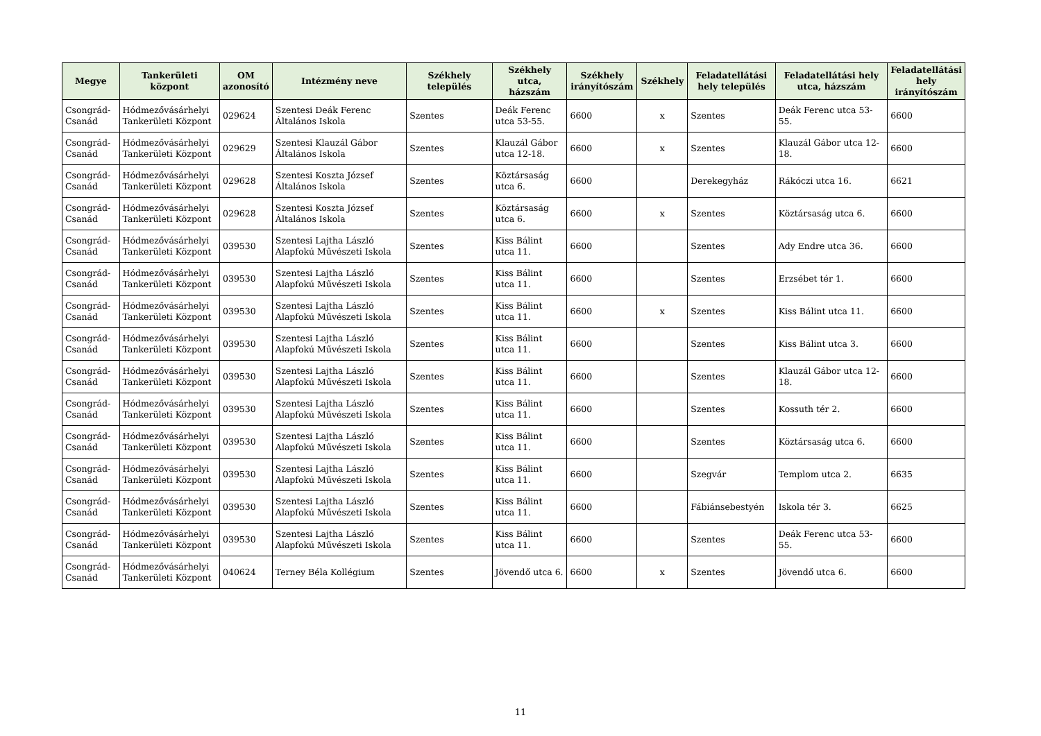| Megye | Tankerületi központ | OM azonosító | Intézmény neve | Székhely település | Székhely utca, házszám | Székhely irányítószám | Székhely | Feladatellátási hely település | Feladatellátási hely utca, házszám | Feladatellátási hely irányítószám |
| --- | --- | --- | --- | --- | --- | --- | --- | --- | --- | --- |
| Csongrád-Csanád | Hódmezővásárhelyi Tankerületi Központ | 029624 | Szentesi Deák Ferenc Általános Iskola | Szentes | Deák Ferenc utca 53-55. | 6600 | x | Szentes | Deák Ferenc utca 53-55. | 6600 |
| Csongrád-Csanád | Hódmezővásárhelyi Tankerületi Központ | 029629 | Szentesi Klauzál Gábor Általános Iskola | Szentes | Klauzál Gábor utca 12-18. | 6600 | x | Szentes | Klauzál Gábor utca 12-18. | 6600 |
| Csongrád-Csanád | Hódmezővásárhelyi Tankerületi Központ | 029628 | Szentesi Koszta József Általános Iskola | Szentes | Köztársaság utca 6. | 6600 | | Derekegyház | Rákóczi utca 16. | 6621 |
| Csongrád-Csanád | Hódmezővásárhelyi Tankerületi Központ | 029628 | Szentesi Koszta József Általános Iskola | Szentes | Köztársaság utca 6. | 6600 | x | Szentes | Köztársaság utca 6. | 6600 |
| Csongrád-Csanád | Hódmezővásárhelyi Tankerületi Központ | 039530 | Szentesi Lajtha László Alapfokú Művészeti Iskola | Szentes | Kiss Bálint utca 11. | 6600 | | Szentes | Ady Endre utca 36. | 6600 |
| Csongrád-Csanád | Hódmezővásárhelyi Tankerületi Központ | 039530 | Szentesi Lajtha László Alapfokú Művészeti Iskola | Szentes | Kiss Bálint utca 11. | 6600 | | Szentes | Erzsébet tér 1. | 6600 |
| Csongrád-Csanád | Hódmezővásárhelyi Tankerületi Központ | 039530 | Szentesi Lajtha László Alapfokú Művészeti Iskola | Szentes | Kiss Bálint utca 11. | 6600 | x | Szentes | Kiss Bálint utca 11. | 6600 |
| Csongrád-Csanád | Hódmezővásárhelyi Tankerületi Központ | 039530 | Szentesi Lajtha László Alapfokú Művészeti Iskola | Szentes | Kiss Bálint utca 11. | 6600 | | Szentes | Kiss Bálint utca 3. | 6600 |
| Csongrád-Csanád | Hódmezővásárhelyi Tankerületi Központ | 039530 | Szentesi Lajtha László Alapfokú Művészeti Iskola | Szentes | Kiss Bálint utca 11. | 6600 | | Szentes | Klauzál Gábor utca 12-18. | 6600 |
| Csongrád-Csanád | Hódmezővásárhelyi Tankerületi Központ | 039530 | Szentesi Lajtha László Alapfokú Művészeti Iskola | Szentes | Kiss Bálint utca 11. | 6600 | | Szentes | Kossuth tér 2. | 6600 |
| Csongrád-Csanád | Hódmezővásárhelyi Tankerületi Központ | 039530 | Szentesi Lajtha László Alapfokú Művészeti Iskola | Szentes | Kiss Bálint utca 11. | 6600 | | Szentes | Köztársaság utca 6. | 6600 |
| Csongrád-Csanád | Hódmezővásárhelyi Tankerületi Központ | 039530 | Szentesi Lajtha László Alapfokú Művészeti Iskola | Szentes | Kiss Bálint utca 11. | 6600 | | Szegvár | Templom utca 2. | 6635 |
| Csongrád-Csanád | Hódmezővásárhelyi Tankerületi Központ | 039530 | Szentesi Lajtha László Alapfokú Művészeti Iskola | Szentes | Kiss Bálint utca 11. | 6600 | | Fábiánsebestyén | Iskola tér 3. | 6625 |
| Csongrád-Csanád | Hódmezővásárhelyi Tankerületi Központ | 039530 | Szentesi Lajtha László Alapfokú Művészeti Iskola | Szentes | Kiss Bálint utca 11. | 6600 | | Szentes | Deák Ferenc utca 53-55. | 6600 |
| Csongrád-Csanád | Hódmezővásárhelyi Tankerületi Központ | 040624 | Terney Béla Kollégium | Szentes | Jövendő utca 6. | 6600 | x | Szentes | Jövendő utca 6. | 6600 |
11